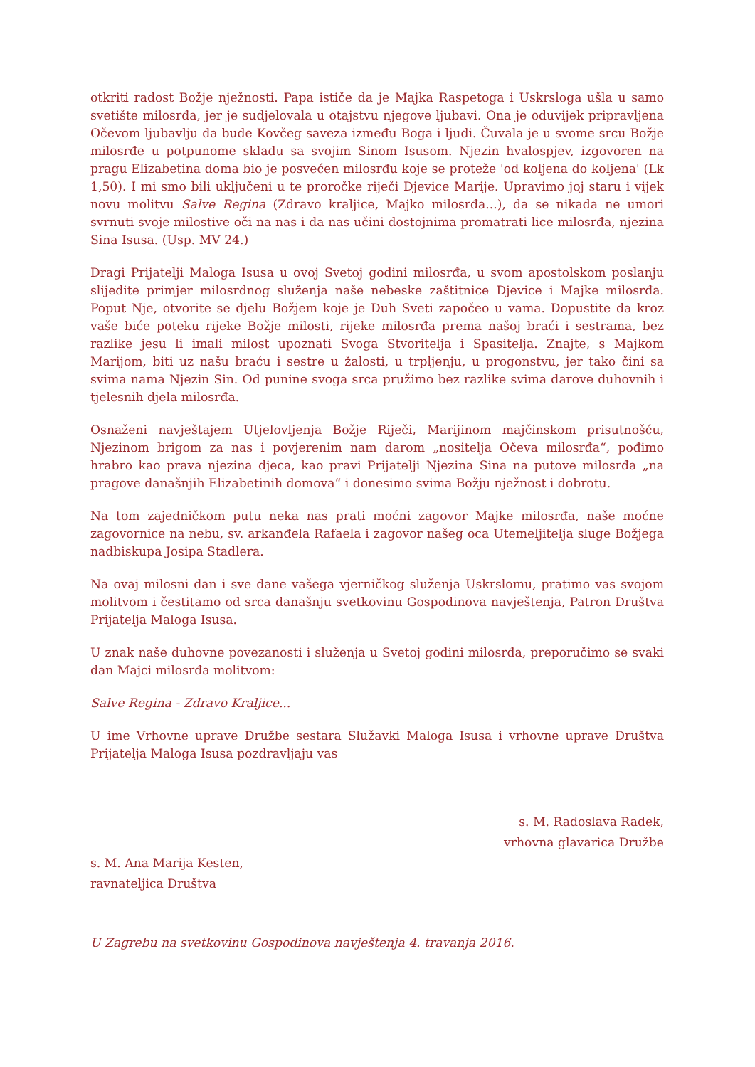otkriti radost Božje nježnosti. Papa ističe da je Majka Raspetoga i Uskrsloga ušla u samo svetište milosrđa, jer je sudjelovala u otajstvu njegove ljubavi. Ona je oduvijek pripravljena Očevom ljubavlju da bude Kovčeg saveza između Boga i ljudi. Čuvala je u svome srcu Božje milosrđe u potpunome skladu sa svojim Sinom Isusom. Njezin hvalospjev, izgovoren na pragu Elizabetina doma bio je posvećen milosrđu koje se proteže 'od koljena do koljena' (Lk 1,50). I mi smo bili uključeni u te proročke riječi Djevice Marije. Upravimo joj staru i vijek novu molitvu Salve Regina (Zdravo kraljice, Majko milosrđa...), da se nikada ne umori svrnuti svoje milostive oči na nas i da nas učini dostojnima promatrati lice milosrđa, njezina Sina Isusa. (Usp. MV 24.)
Dragi Prijatelji Maloga Isusa u ovoj Svetoj godini milosrđa, u svom apostolskom poslanju slijedite primjer milosrdnog služenja naše nebeske zaštitnice Djevice i Majke milosrđa. Poput Nje, otvorite se djelu Božjem koje je Duh Sveti započeo u vama. Dopustite da kroz vaše biće poteku rijeke Božje milosti, rijeke milosrđa prema našoj braći i sestrama, bez razlike jesu li imali milost upoznati Svoga Stvoritelja i Spasitelja. Znajte, s Majkom Marijom, biti uz našu braću i sestre u žalosti, u trpljenju, u progonstvu, jer tako čini sa svima nama Njezin Sin. Od punine svoga srca pružimo bez razlike svima darove duhovnih i tjelesnih djela milosrđa.
Osnaženi navještajem Utjelovljenja Božje Riječi, Marijinom majčinskom prisutnošću, Njezinom brigom za nas i povjerenim nam darom „nositelja Očeva milosrđa“, pođimo hrabro kao prava njezina djeca, kao pravi Prijatelji Njezina Sina na putove milosrđa „na pragove današnjih Elizabetinih domova“ i donesimo svima Božju nježnost i dobrotu.
Na tom zajedničkom putu neka nas prati moćni zagovor Majke milosrđa, naše moćne zagovornice na nebu, sv. arkanđela Rafaela i zagovor našeg oca Utemeljitelja sluge Božjega nadbiskupa Josipa Stadlera.
Na ovaj milosni dan i sve dane vašega vjerničkog služenja Uskrslomu, pratimo vas svojom molitvom i čestitamo od srca današnju svetkovinu Gospodinova navještenja, Patron Društva Prijatelja Maloga Isusa.
U znak naše duhovne povezanosti i služenja u Svetoj godini milosrđa, preporučimo se svaki dan Majci milosrđa molitvom:
Salve Regina - Zdravo Kraljice...
U ime Vrhovne uprave Družbe sestara Služavki Maloga Isusa i vrhovne uprave Društva Prijatelja Maloga Isusa pozdravljaju vas
s. M. Radoslava Radek,
vrhovna glavarica Družbe
s. M. Ana Marija Kesten,
ravnateljica Društva
U Zagrebu na svetkovinu Gospodinova navještenja 4. travanja 2016.